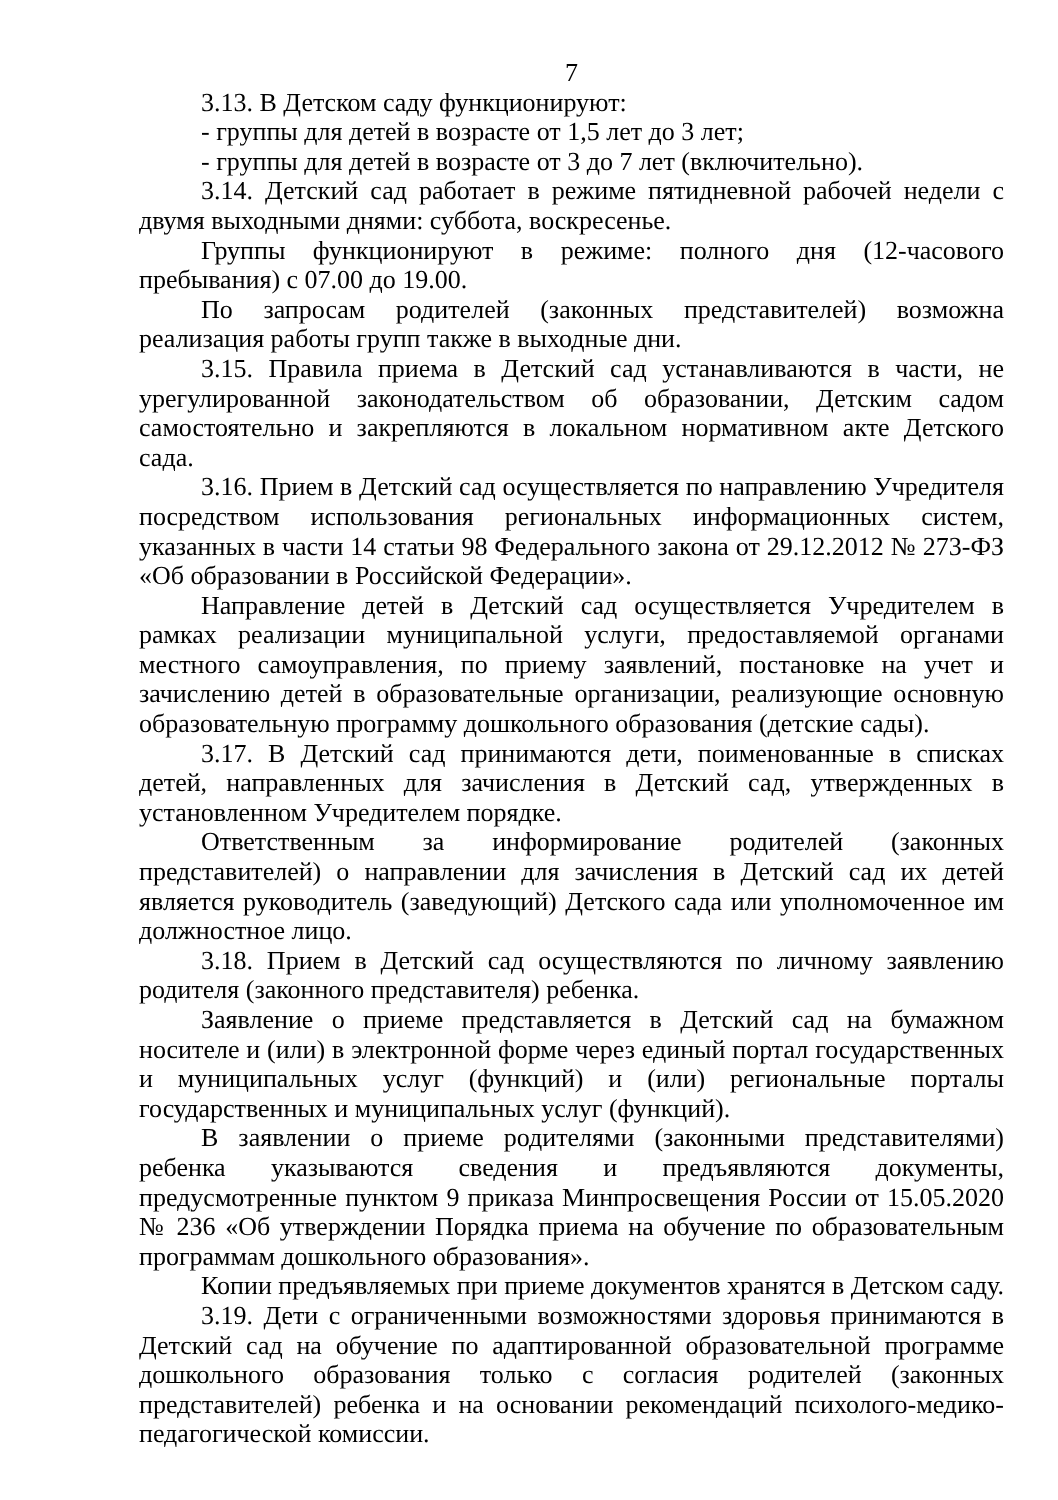7
3.13. В Детском саду функционируют:
- группы для детей в возрасте от 1,5 лет до 3 лет;
- группы для детей в возрасте от 3 до 7 лет (включительно).
3.14. Детский сад работает в режиме пятидневной рабочей недели с двумя выходными днями: суббота, воскресенье.
Группы функционируют в режиме: полного дня (12-часового пребывания) с 07.00 до 19.00.
По запросам родителей (законных представителей) возможна реализация работы групп также в выходные дни.
3.15. Правила приема в Детский сад устанавливаются в части, не урегулированной законодательством об образовании, Детским садом самостоятельно и закрепляются в локальном нормативном акте Детского сада.
3.16. Прием в Детский сад осуществляется по направлению Учредителя посредством использования региональных информационных систем, указанных в части 14 статьи 98 Федерального закона от 29.12.2012 № 273-ФЗ «Об образовании в Российской Федерации».
Направление детей в Детский сад осуществляется Учредителем в рамках реализации муниципальной услуги, предоставляемой органами местного самоуправления, по приему заявлений, постановке на учет и зачислению детей в образовательные организации, реализующие основную образовательную программу дошкольного образования (детские сады).
3.17. В Детский сад принимаются дети, поименованные в списках детей, направленных для зачисления в Детский сад, утвержденных в установленном Учредителем порядке.
Ответственным за информирование родителей (законных представителей) о направлении для зачисления в Детский сад их детей является руководитель (заведующий) Детского сада или уполномоченное им должностное лицо.
3.18. Прием в Детский сад осуществляются по личному заявлению родителя (законного представителя) ребенка.
Заявление о приеме представляется в Детский сад на бумажном носителе и (или) в электронной форме через единый портал государственных и муниципальных услуг (функций) и (или) региональные порталы государственных и муниципальных услуг (функций).
В заявлении о приеме родителями (законными представителями) ребенка указываются сведения и предъявляются документы, предусмотренные пунктом 9 приказа Минпросвещения России от 15.05.2020 № 236 «Об утверждении Порядка приема на обучение по образовательным программам дошкольного образования».
Копии предъявляемых при приеме документов хранятся в Детском саду.
3.19. Дети с ограниченными возможностями здоровья принимаются в Детский сад на обучение по адаптированной образовательной программе дошкольного образования только с согласия родителей (законных представителей) ребенка и на основании рекомендаций психолого-медико-педагогической комиссии.